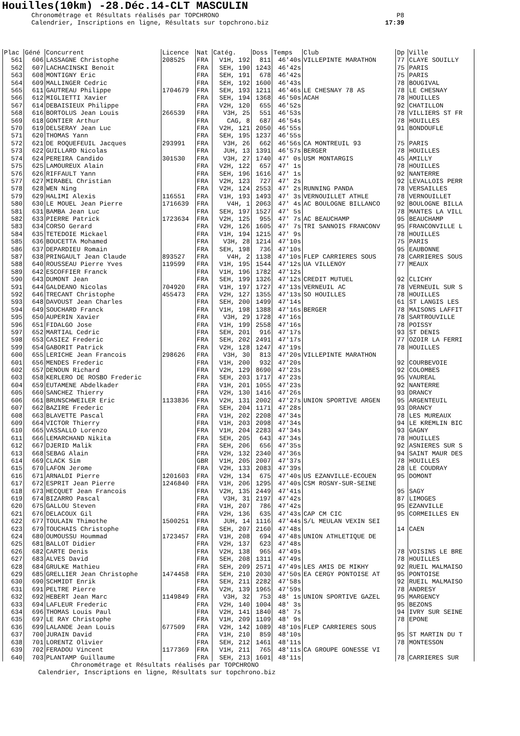Houilles(10km) -28.Déc.14-CLT MASCULIN
Chronométrage et Résultats réalisés par TOPCHRONO P8
Calendrier, Inscriptions en ligne, Résultats sur topchrono.biz 17:39
| Plac | Géné | Concurrent | Licence | Nat | Catég. | Doss | Temps | Club | Dp | Ville |
| --- | --- | --- | --- | --- | --- | --- | --- | --- | --- | --- |
| 561 | 606 | LASSAGNE Christophe | 208525 | FRA | V1H, 192 | 811 | 46'40s | VILLEPINTE MARATHON | 77 | CLAYE SOUILLY |
| 562 | 607 | LACHACINSKI Benoit | | FRA | SEH, 190 | 1243 | 46'42s | | 75 | PARIS |
| 563 | 608 | MONTIGNY Eric | | FRA | SEH, 191 | 678 | 46'42s | | 75 | PARIS |
| 564 | 609 | MALLINGER Cedric | | FRA | SEH, 192 | 1600 | 46'43s | | 78 | BOUGIVAL |
| 565 | 611 | GAUTREAU Philippe | 1704679 | FRA | SEH, 193 | 1211 | 46'46s | LE CHESNAY 78 AS | 78 | LE CHESNAY |
| 566 | 612 | MIGLIETTI Xavier | | FRA | SEH, 194 | 1368 | 46'50s | ACAH | 78 | HOUILLES |
| 567 | 614 | DEBAISIEUX Philippe | | FRA | V2H, 120 | 655 | 46'52s | | 92 | CHATILLON |
| 568 | 616 | BORTOLUS Jean Louis | 266539 | FRA | V3H, 25 | 551 | 46'53s | | 78 | VILLIERS ST FR |
| 569 | 618 | GONTIER Arthur | | FRA | CAG, 8 | 687 | 46'54s | | 78 | HOUILLES |
| 570 | 619 | DELSERAY Jean Luc | | FRA | V2H, 121 | 2050 | 46'55s | | 91 | BONDOUFLE |
| 571 | 620 | THOMAS Yann | | FRA | SEH, 195 | 1237 | 46'55s | | | |
| 572 | 621 | DE ROQUEFEUIL Jacques | 293991 | FRA | V3H, 26 | 662 | 46'56s | CA MONTREUIL 93 | 75 | PARIS |
| 573 | 622 | GUILLARD Nicolas | | FRA | JUH, 13 | 1391 | 46'57s | BERGER | 78 | HOUILLES |
| 574 | 624 | PEREIRA Candido | 301530 | FRA | V3H, 27 | 1740 | 47' 0s | USM MONTARGIS | 45 | AMILLY |
| 575 | 625 | LAMOUREUX Alain | | FRA | V2H, 122 | 657 | 47' 1s | | 78 | HOUILLES |
| 576 | 626 | RIFFAULT Yann | | FRA | SEH, 196 | 1616 | 47' 1s | | 92 | NANTERRE |
| 577 | 627 | MIRABEL Christian | | FRA | V2H, 123 | 727 | 47' 2s | | 92 | LEVALLOIS PERR |
| 578 | 628 | WEN Ning | | FRA | V2H, 124 | 2553 | 47' 2s | RUNNING PANDA | 78 | VERSAILLES |
| 579 | 629 | HALIMI Alexis | 116551 | FRA | V1H, 193 | 1493 | 47' 3s | VERNOUILLET ATHLE | 78 | VERNOUILLET |
| 580 | 630 | LE MOUEL Jean Pierre | 1716639 | FRA | V4H, 1 | 2063 | 47' 4s | AC BOULOGNE BILLANCO | 92 | BOULOGNE BILLA |
| 581 | 631 | BAMBA Jean Luc | | FRA | SEH, 197 | 1527 | 47' 5s | | 78 | MANTES LA VILL |
| 582 | 633 | PIERRE Patrick | 1723634 | FRA | V2H, 125 | 955 | 47' 7s | AC BEAUCHAMP | 95 | BEAUCHAMP |
| 583 | 634 | CORSO Gerard | | FRA | V2H, 126 | 1605 | 47' 7s | TRI SANNOIS FRANCONV | 95 | FRANCONVILLE L |
| 584 | 635 | TETEDOIE Mickael | | FRA | V1H, 194 | 1215 | 47' 9s | | 78 | HOUILLES |
| 585 | 636 | BOUCETTA Mohamed | | FRA | V3H, 28 | 1214 | 47'10s | | 75 | PARIS |
| 586 | 637 | DEPARDIEU Romain | | FRA | SEH, 198 | 736 | 47'10s | | 95 | EAUBONNE |
| 587 | 638 | PRINGAULT Jean Claude | 893527 | FRA | V4H, 2 | 1138 | 47'10s | FLEP CARRIERES SOUS | 78 | CARRIERES SOUS |
| 588 | 640 | ROUSSEAU Pierre Yves | 119599 | FRA | V1H, 195 | 1544 | 47'12s | UA VILLENOY | 77 | MEAUX |
| 589 | 642 | ESCOFFIER Franck | | FRA | V1H, 196 | 1782 | 47'12s | | | |
| 590 | 643 | DUMONT Jean | | FRA | SEH, 199 | 1326 | 47'12s | CREDIT MUTUEL | 92 | CLICHY |
| 591 | 644 | GALDEANO Nicolas | 704920 | FRA | V1H, 197 | 1727 | 47'13s | VERNEUIL AC | 78 | VERNEUIL SUR S |
| 592 | 646 | TRECANT Christophe | 455473 | FRA | V2H, 127 | 1355 | 47'13s | SO HOUILLES | 78 | HOUILLES |
| 593 | 648 | DAVOUST Jean Charles | | FRA | SEH, 200 | 1499 | 47'14s | | 61 | ST LANGIS LES |
| 594 | 649 | SOUCHARD Franck | | FRA | V1H, 198 | 1388 | 47'16s | BERGER | 78 | MAISONS LAFFIT |
| 595 | 650 | AUPERIN Xavier | | FRA | V3H, 29 | 1728 | 47'16s | | 78 | SARTROUVILLE |
| 596 | 651 | FIDALGO Jose | | FRA | V1H, 199 | 2558 | 47'16s | | 78 | POISSY |
| 597 | 652 | MARTIAL Cedric | | FRA | SEH, 201 | 916 | 47'17s | | 93 | ST DENIS |
| 598 | 653 | CASIEZ Frederic | | FRA | SEH, 202 | 2491 | 47'17s | | 77 | OZOIR LA FERRI |
| 599 | 654 | GABORIT Patrick | | FRA | V2H, 128 | 1247 | 47'19s | | 78 | HOUILLES |
| 600 | 655 | LERICHE Jean Francois | 298626 | FRA | V3H, 30 | 813 | 47'20s | VILLEPINTE MARATHON | | |
| 601 | 656 | MENDES Frederic | | FRA | V1H, 200 | 932 | 47'20s | | 92 | COURBEVOIE |
| 602 | 657 | DENOUN Richard | | FRA | V2H, 129 | 8690 | 47'23s | | 92 | COLOMBES |
| 603 | 658 | KERLERO DE ROSBO Frederic | | FRA | SEH, 203 | 1717 | 47'23s | | 95 | VAUREAL |
| 604 | 659 | EUTAMENE Abdelkader | | FRA | V1H, 201 | 1055 | 47'23s | | 92 | NANTERRE |
| 605 | 660 | SANCHEZ Thierry | | FRA | V2H, 130 | 1416 | 47'26s | | 93 | DRANCY |
| 606 | 661 | BRUNSCHWEILER Eric | 1133836 | FRA | V2H, 131 | 2002 | 47'27s | UNION SPORTIVE ARGEN | 95 | ARGENTEUIL |
| 607 | 662 | BAZIRE Frederic | | FRA | SEH, 204 | 1171 | 47'28s | | 93 | DRANCY |
| 608 | 663 | BLAVETTE Pascal | | FRA | V1H, 202 | 2208 | 47'34s | | 78 | LES MUREAUX |
| 609 | 664 | VICTOR Thierry | | FRA | V1H, 203 | 2098 | 47'34s | | 94 | LE KREMLIN BIC |
| 610 | 665 | VASSALLO Lorenzo | | FRA | V1H, 204 | 2283 | 47'34s | | 93 | GAGNY |
| 611 | 666 | LEMARCHAND Nikita | | FRA | SEH, 205 | 643 | 47'34s | | 78 | HOUILLES |
| 612 | 667 | DJERID Malik | | FRA | SEH, 206 | 656 | 47'35s | | 92 | ASNIERES SUR S |
| 613 | 668 | SEBAG Alain | | FRA | V2H, 132 | 2340 | 47'36s | | 94 | SAINT MAUR DES |
| 614 | 669 | CLACK Sim | | GBR | V1H, 205 | 2007 | 47'37s | | 78 | HOUILLES |
| 615 | 670 | LAFON Jerome | | FRA | V2H, 133 | 2083 | 47'39s | | 28 | LE COUDRAY |
| 616 | 671 | ARNALDI Pierre | 1201603 | FRA | V2H, 134 | 675 | 47'40s | US EZANVILLE-ECOUEN | 95 | DOMONT |
| 617 | 672 | ESPRIT Jean Pierre | 1246840 | FRA | V1H, 206 | 1295 | 47'40s | CSM ROSNY-SUR-SEINE | | |
| 618 | 673 | HECQUET Jean Francois | | FRA | V2H, 135 | 2449 | 47'41s | | 95 | SAGY |
| 619 | 674 | BIZARRO Pascal | | FRA | V3H, 31 | 2197 | 47'42s | | 87 | LIMOGES |
| 620 | 675 | GALLOU Steven | | FRA | V1H, 207 | 786 | 47'42s | | 95 | EZANVILLE |
| 621 | 676 | DELACOUX Gil | | FRA | V2H, 136 | 635 | 47'43s | CAP CM CIC | 95 | CORMEILLES EN |
| 622 | 677 | TOULAIN Thimothe | 1500251 | FRA | JUH, 14 | 1116 | 47'44s | S/L MEULAN VEXIN SEI | | |
| 623 | 679 | TOUCHAIS Christophe | | FRA | SEH, 207 | 2160 | 47'48s | | 14 | CAEN |
| 624 | 680 | OUMOUSSU Hoummad | 1723457 | FRA | V1H, 208 | 694 | 47'48s | UNION ATHLETIQUE DE | | |
| 625 | 681 | BALLOT Didier | | FRA | V2H, 137 | 623 | 47'48s | | | |
| 626 | 682 | CARTE Denis | | FRA | V2H, 138 | 965 | 47'49s | | 78 | VOISINS LE BRE |
| 627 | 683 | ALVES David | | FRA | SEH, 208 | 1311 | 47'49s | | 78 | HOUILLES |
| 628 | 684 | GRULKE Mathieu | | FRA | SEH, 209 | 2571 | 47'49s | LES AMIS DE MIKHY | 92 | RUEIL MALMAISO |
| 629 | 685 | GRELLIER Jean Christophe | 1474458 | FRA | SEH, 210 | 2030 | 47'50s | EA CERGY PONTOISE AT | 95 | PONTOISE |
| 630 | 690 | SCHMIDT Enrik | | FRA | SEH, 211 | 2282 | 47'58s | | 92 | RUEIL MALMAISO |
| 631 | 691 | PELTRE Pierre | | FRA | V2H, 139 | 1965 | 47'59s | | 78 | ANDRESY |
| 632 | 692 | HEBERT Jean Marc | 1149849 | FRA | V3H, 32 | 753 | 48' 1s | UNION SPORTIVE GAZEL | 95 | MARGENCY |
| 633 | 694 | LAFLEUR Frederic | | FRA | V2H, 140 | 1004 | 48' 3s | | 95 | BEZONS |
| 634 | 696 | THOMAS Louis Paul | | FRA | V2H, 141 | 1840 | 48' 7s | | 94 | IVRY SUR SEINE |
| 635 | 697 | LE RAY Christophe | | FRA | V1H, 209 | 1109 | 48' 9s | | 78 | EPONE |
| 636 | 699 | LALANDE Jean Louis | 677509 | FRA | V2H, 142 | 1089 | 48'10s | FLEP CARRIERES SOUS | | |
| 637 | 700 | JURAIN David | | FRA | V1H, 210 | 859 | 48'10s | | 95 | ST MARTIN DU T |
| 638 | 701 | LORENTZ Olivier | | FRA | SEH, 212 | 1461 | 48'11s | | 78 | MONTESSON |
| 639 | 702 | FERADOU Vincent | 1177369 | FRA | V1H, 211 | 765 | 48'11s | CA GROUPE GONESSE VI | | |
| 640 | 703 | PLANTAMP Guillaume | | FRA | SEH, 213 | 1601 | 48'11s | | 78 | CARRIERES SUR |
Chronométrage et Résultats réalisés par TOPCHRONO
Calendrier, Inscriptions en ligne, Résultats sur topchrono.biz